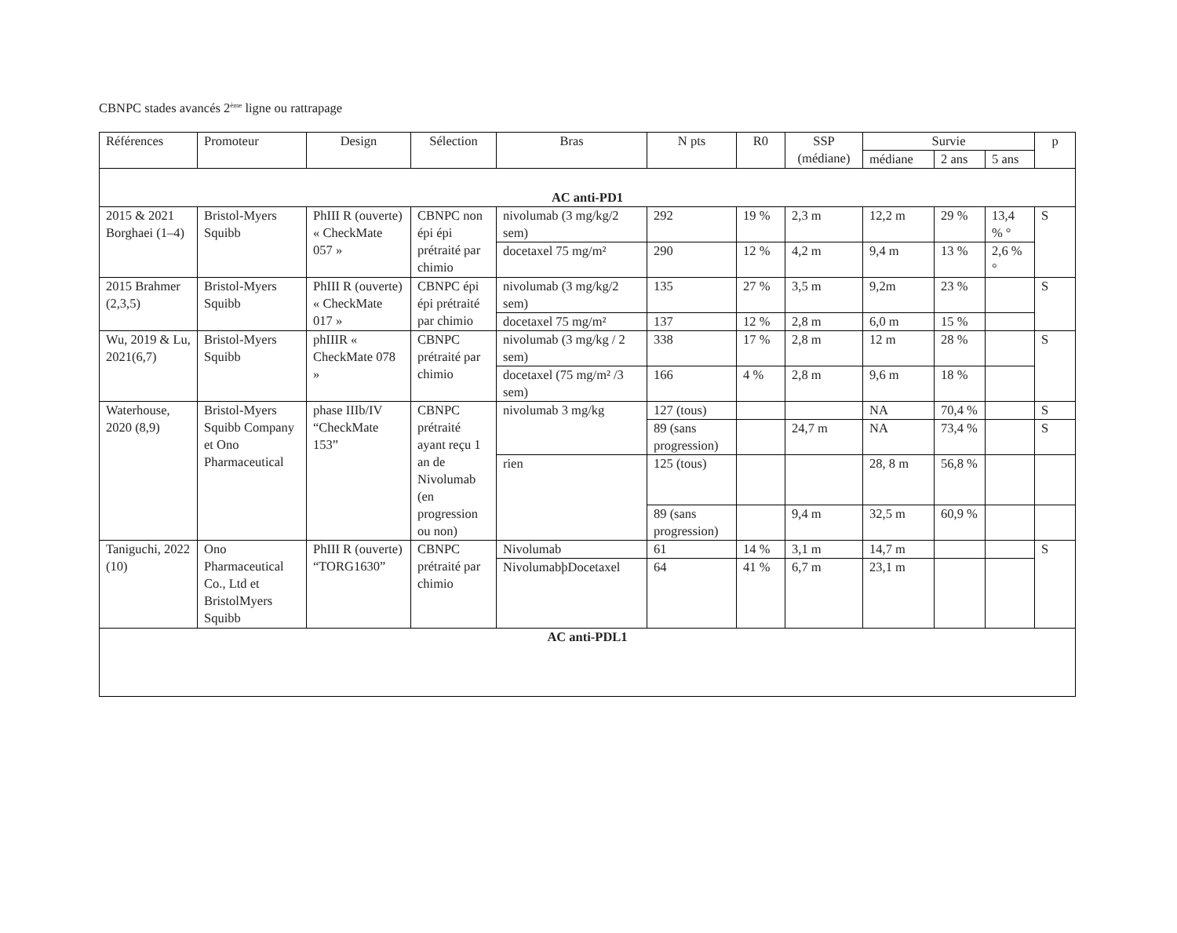CBNPC stades avancés 2<sup>ème</sup> ligne ou rattrapage
| Références | Promoteur | Design | Sélection | Bras | N pts | R0 | SSP (médiane) | Survie | | | p |
| --- | --- | --- | --- | --- | --- | --- | --- | --- | --- | --- | --- |
| | | | | | | | | médiane | 2 ans | 5 ans | |
| AC anti-PD1 | | | | | | | | | | | |
| 2015 & 2021 Borghaei (1–4) | Bristol-Myers Squibb | PhIII R (ouverte) « CheckMate 057 » | CBNPC non épi épi prétraité par chimio | nivolumab (3 mg/kg/2 sem) | 292 | 19 % | 2,3 m | 12,2 m | 29 % | 13,4 % ° | S |
| | | | | docetaxel 75 mg/m² | 290 | 12 % | 4,2 m | 9,4 m | 13 % | 2,6 % ° | |
| 2015 Brahmer (2,3,5) | Bristol-Myers Squibb | PhIII R (ouverte) « CheckMate 017 » | CBNPC épi épi prétraité par chimio | nivolumab (3 mg/kg/2 sem) | 135 | 27 % | 3,5 m | 9,2m | 23 % | | S |
| | | | | docetaxel 75 mg/m² | 137 | 12 % | 2,8 m | 6,0 m | 15 % | | |
| Wu, 2019 & Lu, 2021(6,7) | Bristol-Myers Squibb | phIIIR « CheckMate 078 » | CBNPC prétraité par chimio | nivolumab (3 mg/kg / 2 sem) | 338 | 17 % | 2,8 m | 12 m | 28 % | | S |
| | | | | docetaxel (75 mg/m² /3 sem) | 166 | 4 % | 2,8 m | 9,6 m | 18 % | | |
| Waterhouse, 2020 (8,9) | Bristol-Myers Squibb Company et Ono Pharmaceutical | phase IIIb/IV “CheckMate 153” | CBNPC prétraité ayant reçu 1 an de Nivolumab (en progression ou non) | nivolumab 3 mg/kg | 127 (tous) | | | NA | 70,4 % | | S |
| | | | | | 89 (sans progression) | | 24,7 m | NA | 73,4 % | | S |
| | | | | rien | 125 (tous) | | | 28, 8 m | 56,8 % | | |
| | | | | | 89 (sans progression) | | 9,4 m | 32,5 m | 60,9 % | | |
| Taniguchi, 2022 (10) | Ono Pharmaceutical Co., Ltd et BristolMyers Squibb | PhIII R (ouverte) “TORG1630” | CBNPC prétraité par chimio | Nivolumab | 61 | 14 % | 3,1 m | 14,7 m | | | S |
| | | | | NivolumabþDocetaxel | 64 | 41 % | 6,7 m | 23,1 m | | | |
| AC anti-PDL1 | | | | | | | | | | | |